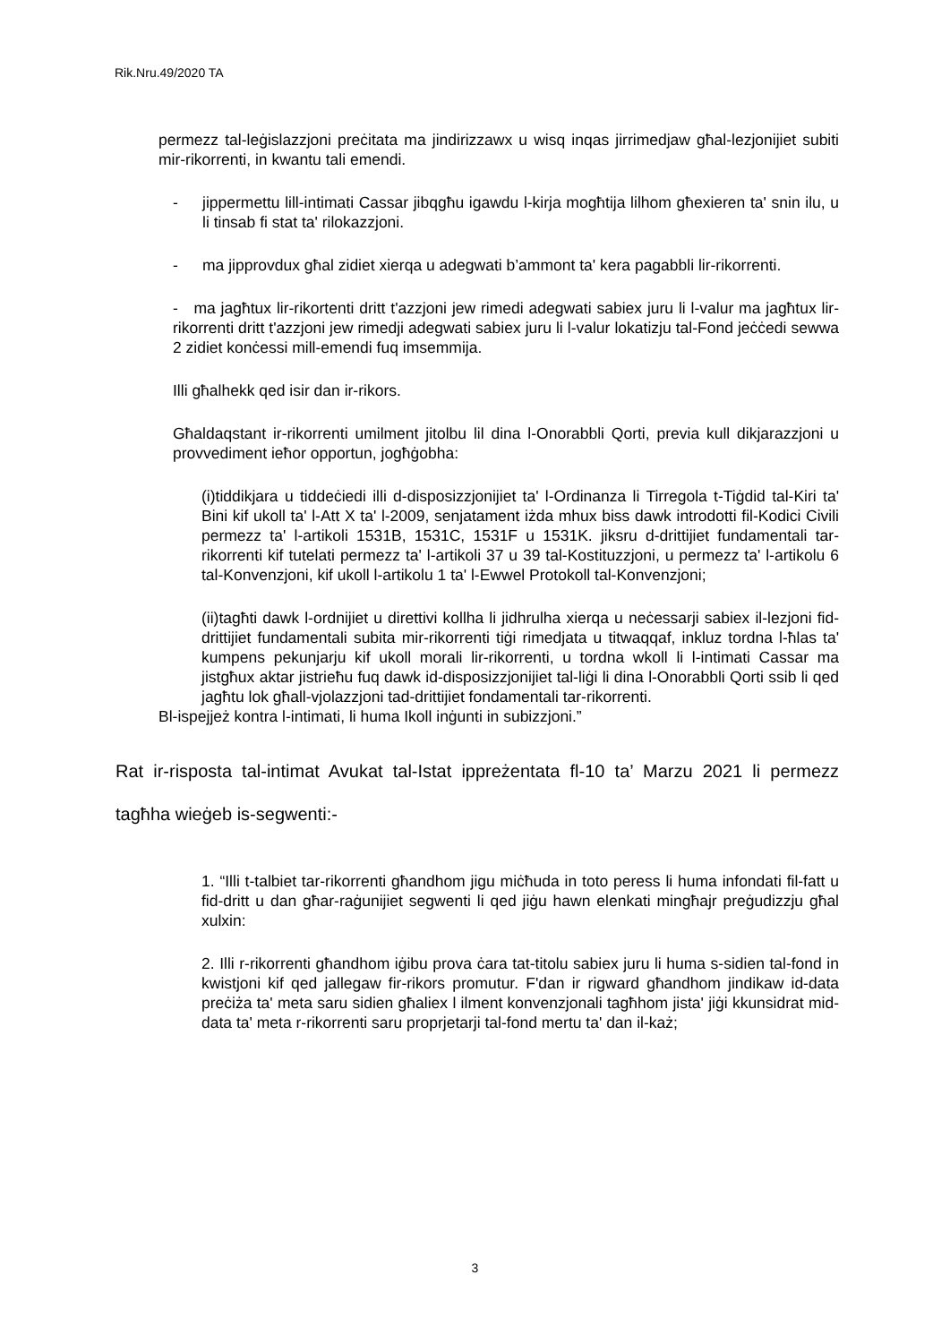Rik.Nru.49/2020 TA
permezz tal-leġislazzjoni preċitata ma jindirizzawx u wisq inqas jirrimedjaw għal-lezjonijiet subiti mir-rikorrenti, in kwantu tali emendi.
- jippermettu lill-intimati Cassar jibqgħu igawdu l-kirja mogħtija lilhom għexieren ta' snin ilu, u li tinsab fi stat ta' rilokazzjoni.
- ma jipprovdux għal zidiet xierqa u adegwati b’ammont ta' kera pagabbli lir-rikorrenti.
- ma jagħtux lir-rikortenti dritt t'azzjoni jew rimedi adegwati sabiex juru li l-valur ma jagħtux lir-rikorrenti dritt t'azzjoni jew rimedji adegwati sabiex juru li l-valur lokatizju tal-Fond jeċċedi sewwa 2 zidiet konċessi mill-emendi fuq imsemmija.
Illi għalhekk qed isir dan ir-rikors.
Għaldaqstant ir-rikorrenti umilment jitolbu lil dina l-Onorabbli Qorti, previa kull dikjarazzjoni u provvediment ieħor opportun, jogħġobha:
(i)tiddikjara u tiddeċiedi illi d-disposizzjonijiet ta' l-Ordinanza li Tirregola t-Tiġdid tal-Kiri ta' Bini kif ukoll ta' l-Att X ta' l-2009, senjatament iżda mhux biss dawk introdotti fil-Kodici Civili permezz ta' l-artikoli 1531B, 1531C, 1531F u 1531K. jiksru d-drittijiet fundamentali tar-rikorrenti kif tutelati permezz ta' l-artikoli 37 u 39 tal-Kostituzzjoni, u permezz ta' l-artikolu 6 tal-Konvenzjoni, kif ukoll l-artikolu 1 ta' l-Ewwel Protokoll tal-Konvenzjoni;
(ii)tagħti dawk l-ordnijiet u direttivi kollha li jidhrulha xierqa u neċessarji sabiex il-lezjoni fid-drittijiet fundamentali subita mir-rikorrenti tiġi rimedjata u titwaqqaf, inkluz tordna l-ħlas ta' kumpens pekunjarju kif ukoll morali lir-rikorrenti, u tordna wkoll li l-intimati Cassar ma jistgħux aktar jistrieħu fuq dawk id-disposizzjonijiet tal-liġi li dina l-Onorabbli Qorti ssib li qed jagħtu lok għall-vjolazzjoni tad-drittijiet fondamentali tar-rikorrenti.
Bl-ispejjeż kontra l-intimati, li huma Ikoll inġunti in subizzjoni.”
Rat ir-risposta tal-intimat Avukat tal-Istat ippreżentata fl-10 ta’ Marzu 2021 li permezz tagħha wieġeb is-segwenti:-
1. “Illi t-talbiet tar-rikorrenti għandhom jigu miċħuda in toto peress li huma infondati fil-fatt u fid-dritt u dan għar-raġunijiet segwenti li qed jiġu hawn elenkati mingħajr preġudizzju għal xulxin:
2. Illi r-rikorrenti għandhom iġibu prova ċara tat-titolu sabiex juru li huma s-sidien tal-fond in kwistjoni kif qed jallegaw fir-rikors promutur. F'dan ir rigward għandhom jindikaw id-data preċiża ta' meta saru sidien għaliex l ilment konvenzjonali tagħhom jista' jiġi kkunsidrat mid-data ta' meta r-rikorrenti saru proprjetarji tal-fond mertu ta' dan il-każ;
3